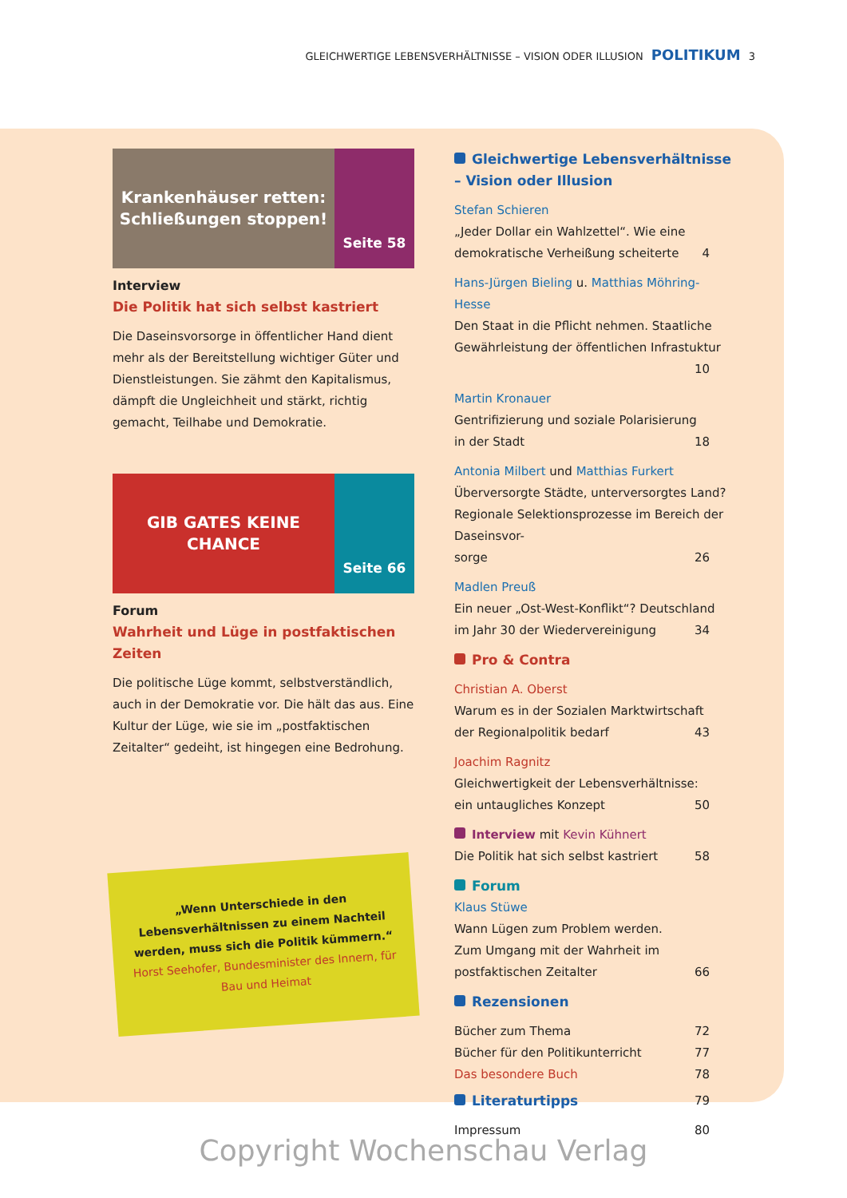GLEICHWERTIGE LEBENSVERHÄLTNISSE – VISION ODER ILLUSION POLITIKUM 3
Krankenhäuser retten: Schließungen stoppen!
Seite 58
Interview
Die Politik hat sich selbst kastriert
Die Daseinsvorsorge in öffentlicher Hand dient mehr als der Bereitstellung wichtiger Güter und Dienstleistungen. Sie zähmt den Kapitalismus, dämpft die Ungleichheit und stärkt, richtig gemacht, Teilhabe und Demokratie.
GIB GATES KEINE CHANCE
Seite 66
Forum
Wahrheit und Lüge in postfaktischen Zeiten
Die politische Lüge kommt, selbstverständlich, auch in der Demokratie vor. Die hält das aus. Eine Kultur der Lüge, wie sie im „postfaktischen Zeitalter“ gedeiht, ist hingegen eine Bedrohung.
„Wenn Unterschiede in den Lebensverhältnissen zu einem Nachteil werden, muss sich die Politik kümmern.“
Horst Seehofer, Bundesminister des Innern, für Bau und Heimat
Gleichwertige Lebensverhältnisse – Vision oder Illusion
Stefan Schieren
„Jeder Dollar ein Wahlzettel“. Wie eine
demokratische Verheißung scheiterte 4
Hans-Jürgen Bieling u. Matthias Möhring-Hesse
Den Staat in die Pflicht nehmen. Staatliche Gewährleistung der öffentlichen Infrastuktur
10
Martin Kronauer
Gentrifizierung und soziale Polarisierung
in der Stadt 18
Antonia Milbert und Matthias Furkert
Überversorgte Städte, unterversorgtes Land? Regionale Selektionsprozesse im Bereich der Daseinsvor-
sorge 26
Madlen Preuß
Ein neuer „Ost-West-Konflikt“? Deutschland
im Jahr 30 der Wiedervereinigung 34
Pro & Contra
Christian A. Oberst
Warum es in der Sozialen Marktwirtschaft
der Regionalpolitik bedarf 43
Joachim Ragnitz
Gleichwertigkeit der Lebensverhältnisse:
ein untaugliches Konzept 50
Interview mit Kevin Kühnert
Die Politik hat sich selbst kastriert 58
Forum
Klaus Stüwe
Wann Lügen zum Problem werden.
Zum Umgang mit der Wahrheit im
postfaktischen Zeitalter 66
Rezensionen
Bücher zum Thema 72
Bücher für den Politikunterricht 77
Das besondere Buch 78
Literaturtipps 79
Impressum 80
Copyright Wochenschau Verlag